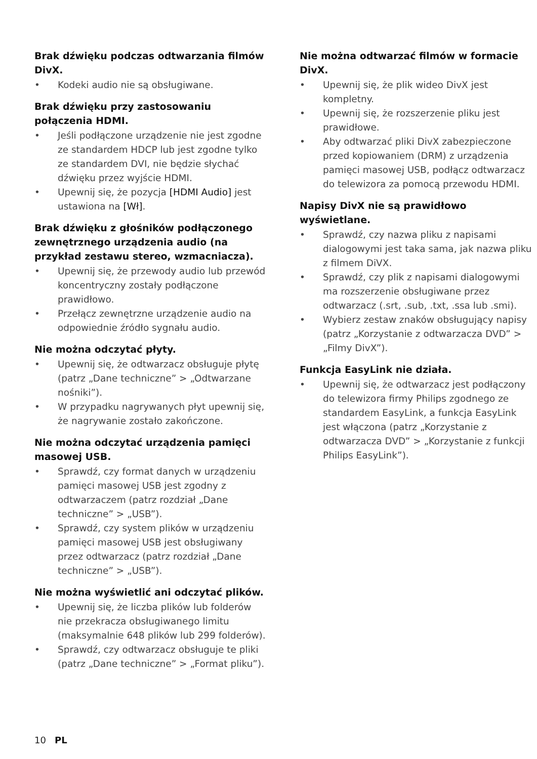Brak dźwięku podczas odtwarzania filmów DivX.
• Kodeki audio nie są obsługiwane.
Brak dźwięku przy zastosowaniu połączenia HDMI.
• Jeśli podłączone urządzenie nie jest zgodne ze standardem HDCP lub jest zgodne tylko ze standardem DVI, nie będzie słychać dźwięku przez wyjście HDMI.
• Upewnij się, że pozycja [HDMI Audio] jest ustawiona na [Wł].
Brak dźwięku z głośników podłączonego zewnętrznego urządzenia audio (na przykład zestawu stereo, wzmacniacza).
• Upewnij się, że przewody audio lub przewód koncentryczny zostały podłączone prawidłowo.
• Przełącz zewnętrzne urządzenie audio na odpowiednie źródło sygnału audio.
Nie można odczytać płyty.
• Upewnij się, że odtwarzacz obsługuje płytę (patrz „Dane techniczne” > „Odtwarzane nośniki”).
• W przypadku nagrywanych płyt upewnij się, że nagrywanie zostało zakończone.
Nie można odczytać urządzenia pamięci masowej USB.
• Sprawdź, czy format danych w urządzeniu pamięci masowej USB jest zgodny z odtwarzaczem (patrz rozdział „Dane techniczne” > „USB”).
• Sprawdź, czy system plików w urządzeniu pamięci masowej USB jest obsługiwany przez odtwarzacz (patrz rozdział „Dane techniczne” > „USB”).
Nie można wyświetlić ani odczytać plików.
• Upewnij się, że liczba plików lub folderów nie przekracza obsługiwanego limitu (maksymalnie 648 plików lub 299 folderów).
• Sprawdź, czy odtwarzacz obsługuje te pliki (patrz „Dane techniczne” > „Format pliku”).
Nie można odtwarzać filmów w formacie DivX.
• Upewnij się, że plik wideo DivX jest kompletny.
• Upewnij się, że rozszerzenie pliku jest prawidłowe.
• Aby odtwarzać pliki DivX zabezpieczone przed kopiowaniem (DRM) z urządzenia pamięci masowej USB, podłącz odtwarzacz do telewizora za pomocą przewodu HDMI.
Napisy DivX nie są prawidłowo wyświetlane.
• Sprawdź, czy nazwa pliku z napisami dialogowymi jest taka sama, jak nazwa pliku z filmem DiVX.
• Sprawdź, czy plik z napisami dialogowymi ma rozszerzenie obsługiwane przez odtwarzacz (.srt, .sub, .txt, .ssa lub .smi).
• Wybierz zestaw znaków obsługujący napisy (patrz „Korzystanie z odtwarzacza DVD” > „Filmy DivX”).
Funkcja EasyLink nie działa.
• Upewnij się, że odtwarzacz jest podłączony do telewizora firmy Philips zgodnego ze standardem EasyLink, a funkcja EasyLink jest włączona (patrz „Korzystanie z odtwarzacza DVD” > „Korzystanie z funkcji Philips EasyLink”).
10 PL